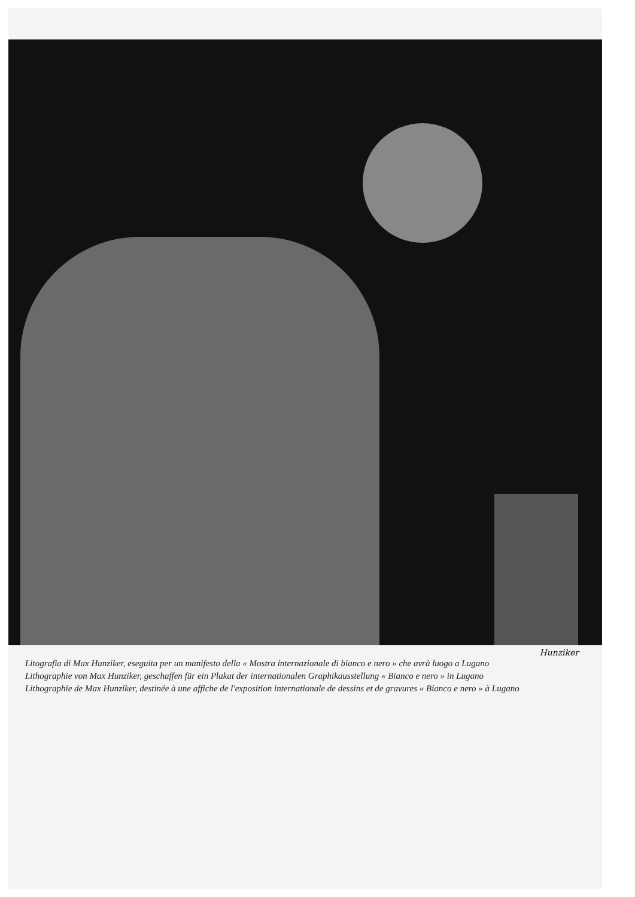Hunziker
Litografia di Max Hunziker, eseguita per un manifesto della « Mostra internazionale di bianco e nero » che avrà luogo a Lugano
Lithographie von Max Hunziker, geschaffen für ein Plakat der internationalen Graphikausstellung « Bianco e nero » in Lugano
Lithographie de Max Hunziker, destinée à une affiche de l'exposition internationale de dessins et de gravures « Bianco e nero » à Lugano